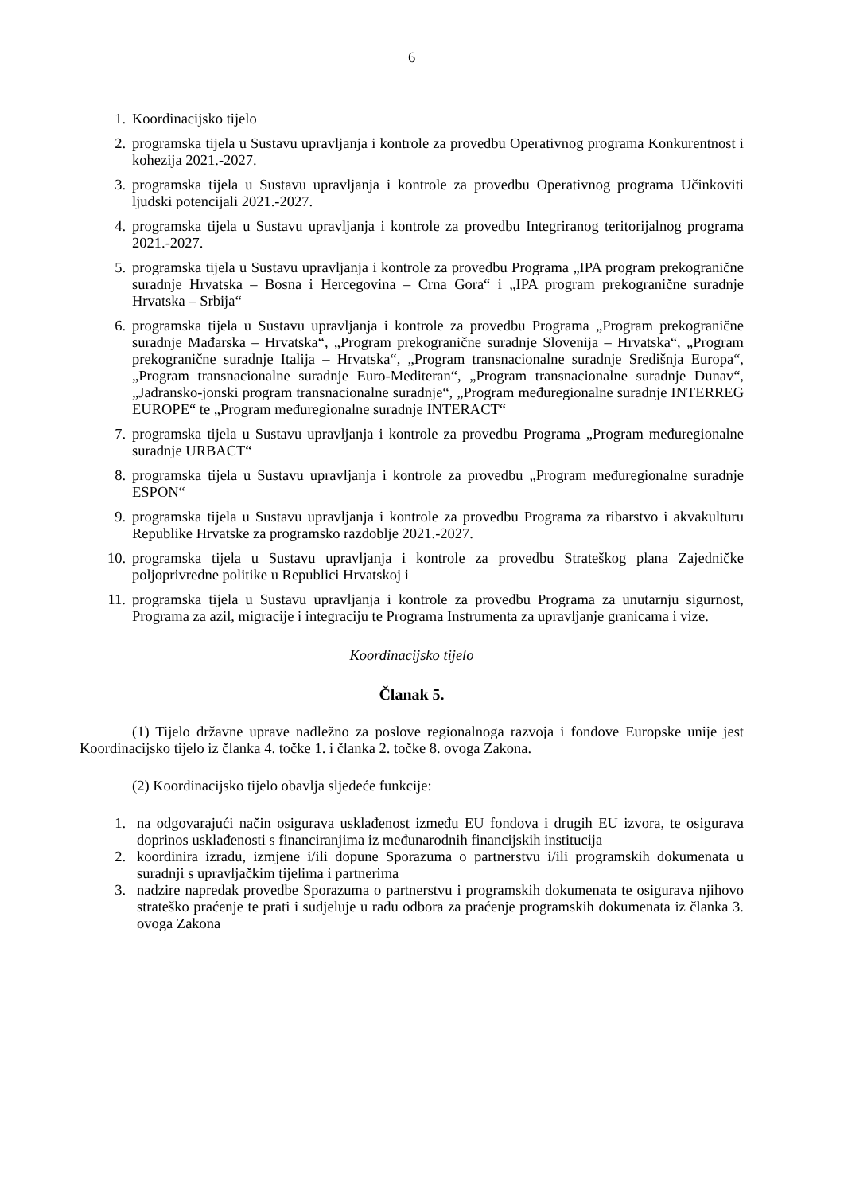6
1. Koordinacijsko tijelo
2. programska tijela u Sustavu upravljanja i kontrole za provedbu Operativnog programa Konkurentnost i kohezija 2021.-2027.
3. programska tijela u Sustavu upravljanja i kontrole za provedbu Operativnog programa Učinkoviti ljudski potencijali 2021.-2027.
4. programska tijela u Sustavu upravljanja i kontrole za provedbu Integriranog teritorijalnog programa 2021.-2027.
5. programska tijela u Sustavu upravljanja i kontrole za provedbu Programa „IPA program prekogranične suradnje Hrvatska – Bosna i Hercegovina – Crna Gora“ i „IPA program prekogranične suradnje Hrvatska – Srbija“
6. programska tijela u Sustavu upravljanja i kontrole za provedbu Programa „Program prekogranične suradnje Mađarska – Hrvatska“, „Program prekogranične suradnje Slovenija – Hrvatska“, „Program prekogranične suradnje Italija – Hrvatska“, „Program transnacionalne suradnje Središnja Europa“, „Program transnacionalne suradnje Euro-Mediteran“, „Program transnacionalne suradnje Dunav“, „Jadransko-jonski program transnacionalne suradnje“, „Program međuregionalne suradnje INTERREG EUROPE“ te „Program međuregionalne suradnje INTERACT“
7. programska tijela u Sustavu upravljanja i kontrole za provedbu Programa „Program međuregionalne suradnje URBACT“
8. programska tijela u Sustavu upravljanja i kontrole za provedbu „Program međuregionalne suradnje ESPON“
9. programska tijela u Sustavu upravljanja i kontrole za provedbu Programa za ribarstvo i akvakulturu Republike Hrvatske za programsko razdoblje 2021.-2027.
10. programska tijela u Sustavu upravljanja i kontrole za provedbu Strateškog plana Zajedničke poljoprivredne politike u Republici Hrvatskoj i
11. programska tijela u Sustavu upravljanja i kontrole za provedbu Programa za unutarnju sigurnost, Programa za azil, migracije i integraciju te Programa Instrumenta za upravljanje granicama i vize.
Koordinacijsko tijelo
Članak 5.
(1) Tijelo državne uprave nadležno za poslove regionalnoga razvoja i fondove Europske unije jest Koordinacijsko tijelo iz članka 4. točke 1. i članka 2. točke 8. ovoga Zakona.
(2) Koordinacijsko tijelo obavlja sljedeće funkcije:
1. na odgovarajući način osigurava usklađenost između EU fondova i drugih EU izvora, te osigurava doprinos usklađenosti s financiranjima iz međunarodnih financijskih institucija
2. koordinira izradu, izmjene i/ili dopune Sporazuma o partnerstvu i/ili programskih dokumenata u suradnji s upravljačkim tijelima i partnerima
3. nadzire napredak provedbe Sporazuma o partnerstvu i programskih dokumenata te osigurava njihovo strateško praćenje te prati i sudjeluje u radu odbora za praćenje programskih dokumenata iz članka 3. ovoga Zakona